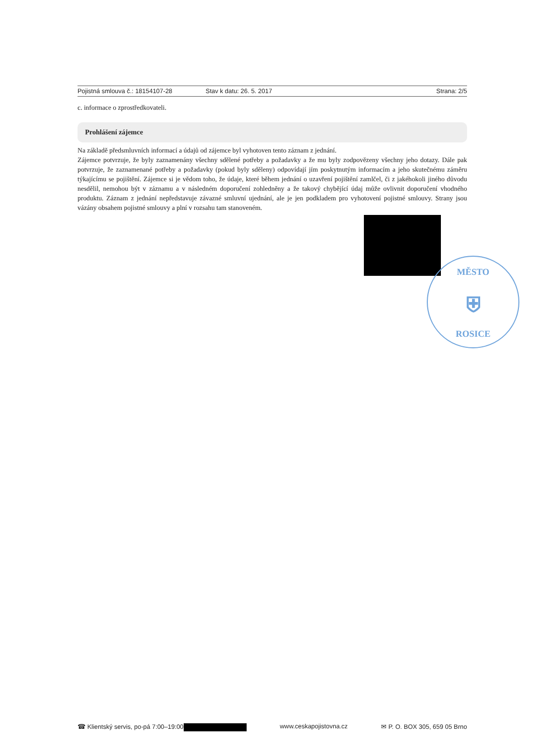Pojistná smlouva č.: 18154107-28 Stav k datu: 26. 5. 2017 Strana: 2/5
c. informace o zprostředkovateli.
Prohlášení zájemce
Na základě předsmluvních informací a údajů od zájemce byl vyhotoven tento záznam z jednání.
Zájemce potvrzuje, že byly zaznamenány všechny sdělené potřeby a požadavky a že mu byly zodpovězeny všechny jeho dotazy. Dále pak potvrzuje, že zaznamenané potřeby a požadavky (pokud byly sděleny) odpovídají jím poskytnutým informacím a jeho skutečnému záměru týkajícímu se pojištění. Zájemce si je vědom toho, že údaje, které během jednání o uzavření pojištění zamlčel, či z jakéhokoli jiného důvodu nesdělil, nemohou být v záznamu a v následném doporučení zohledněny a že takový chybějící údaj může ovlivnit doporučení vhodného produktu. Záznam z jednání nepředstavuje závazné smluvní ujednání, ale je jen podkladem pro vyhotovení pojistné smlouvy. Strany jsou vázány obsahem pojistné smlouvy a plní v rozsahu tam stanoveném.
MĚSTO
⛨
ROSICE
☎ Klientský servis, po-pá 7:00–19:00 www.ceskapojistovna.cz ✉ P. O. BOX 305, 659 05 Brno